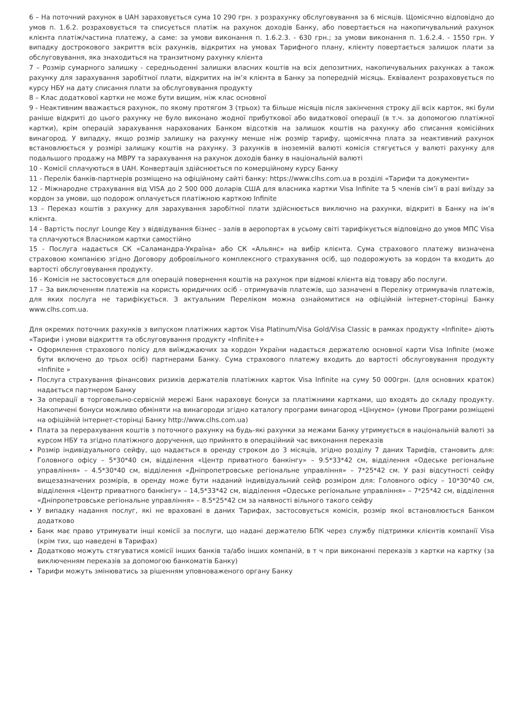6 – На поточний рахунок в UAH зараховується сума 10 290 грн. з розрахунку обслуговування за 6 місяців. Щомісячно відповідно до умов п. 1.6.2. розраховується та списується платіж на рахунок доходів Банку, або повертається на накопичувальний рахунок клієнта платіж/частина платежу, а саме: за умови виконання п. 1.6.2.3. - 630 грн.; за умови виконання п. 1.6.2.4. - 1550 грн. У випадку дострокового закриття всіх рахунків, відкритих на умовах Тарифного плану, клієнту повертається залишок плати за обслуговування, яка знаходиться на транзитному рахунку клієнта
7 – Розмір сумарного залишку - середньоденні залишки власних коштів на всіх депозитних, накопичувальних рахунках а також рахунку для зарахування заробітної плати, відкритих на ім’я клієнта в Банку за попередній місяць. Еквівалент розраховується по курсу НБУ на дату списання плати за обслуговування продукту
8 – Клас додаткової картки не може бути вищим, ніж клас основної
9 - Неактивним вважається рахунок, по якому протягом 3 (трьох) та більше місяців після закінчення строку дії всіх карток, які були раніше відкриті до цього рахунку не було виконано жодної прибуткової або видаткової операції (в т.ч. за допомогою платіжної картки), крім операцій зарахування нарахованих Банком відсотків на залишок коштів на рахунку або списання комісійних винагород. У випадку, якщо розмір залишку на рахунку менше ніж розмір тарифу, щомісячна плата за неактивний рахунок встановлюється у розмірі залишку коштів на рахунку. З рахунків в іноземній валюті комісія стягується у валюті рахунку для подальшого продажу на МВРУ та зарахування на рахунок доходів банку в національній валюті
10 - Комісії сплачуються в UAH. Конвертація здійснюється по комерційному курсу Банку
11 - Перелік банків-партнерів розміщено на офіційному сайті банку: https://www.clhs.com.ua в розділі «Тарифи та документи»
12 - Міжнародне страхування від VISA до 2 500 000 доларів США для власника картки Visa Infinite та 5 членів сім’ї в разі виїзду за кордон за умови, що подорож оплачується платіжною карткою Infinite
13 – Переказ коштів з рахунку для зарахування заробітної плати здійснюється виключно на рахунки, відкриті в Банку на ім’я клієнта.
14 - Вартість послуг Lounge Key з відвідування бізнес - залів в аеропортах в усьому світі тарифікується відповідно до умов МПС Visa та сплачуються Власником картки самостійно
15 - Послуга надається СК «Саламандра-Україна» або СК «Альянс» на вибір клієнта. Сума страхового платежу визначена страховою компанією згідно Договору добровільного комплексного страхування осіб, що подорожують за кордон та входить до вартості обслуговування продукту.
16 - Комісія не застосовується для операцій повернення коштів на рахунок при відмові клієнта від товару або послуги.
17 – За виключенням платежів на користь юридичних осіб - отримувачів платежів, що зазначені в Переліку отримувачів платежів, для яких послуга не тарифікується. З актуальним Переліком можна ознайомитися на офіційній інтернет-сторінці Банку www.clhs.com.ua.
Для окремих поточних рахунків з випуском платіжних карток Visa Platinum/Visa Gold/Visa Classic в рамках продукту «Infinite» діють «Тарифи і умови відкриття та обслуговування продукту «Infinite+»
Оформлення страхового полісу для виїжджаючих за кордон України надається держателю основної карти Visa Infinite (може бути включено до трьох осіб) партнерами Банку. Сума страхового платежу входить до вартості обслуговування продукту «Infinite »
Послуга страхування фінансових ризиків держателів платіжних карток Visa Infinite на суму 50 000грн. (для основних краток) надається партнером Банку
За операції в торговельно-сервісній мережі Банк нараховує бонуси за платіжними картками, що входять до складу продукту. Накопичені бонуси можливо обміняти на винагороди згідно каталогу програми винагород «Цінуємо» (умови Програми розміщені на офіційній інтернет-сторінці Банку http://www.clhs.com.ua)
Плата за перерахування коштів з поточного рахунку на будь-які рахунки за межами Банку утримується в національній валюті за курсом НБУ та згідно платіжного доручення, що прийнято в операційний час виконання переказів
Розмір індивідуального сейфу, що надається в оренду строком до 3 місяців, згідно розділу 7 даних Тарифів, становить для: Головного офісу – 5*30*40 см, відділення «Центр приватного банкінгу» – 9.5*33*42 см, відділення «Одеське регіональне управління» – 4.5*30*40 см, відділення «Дніпропетровське регіональне управління» – 7*25*42 см. У разі відсутності сейфу вищезазначених розмірів, в оренду може бути наданий індивідуальний сейф розміром для: Головного офісу – 10*30*40 см, відділення «Центр приватного банкінгу» – 14,5*33*42 см, відділення «Одеське регіональне управління» – 7*25*42 см, відділення «Дніпропетровське регіональне управління» – 8.5*25*42 см за наявності вільного такого сейфу
У випадку надання послуг, які не враховані в даних Тарифах, застосовується комісія, розмір якої встановлюється Банком додатково
Банк має право утримувати інші комісії за послуги, що надані держателю БПК через службу підтримки клієнтів компанії Visa (крім тих, що наведені в Тарифах)
Додатково можуть стягуватися комісії інших банків та/або інших компаній, в т ч при виконанні переказів з картки на картку (за виключенням переказів за допомогою банкоматів Банку)
Тарифи можуть змінюватись за рішенням уповноваженого органу Банку